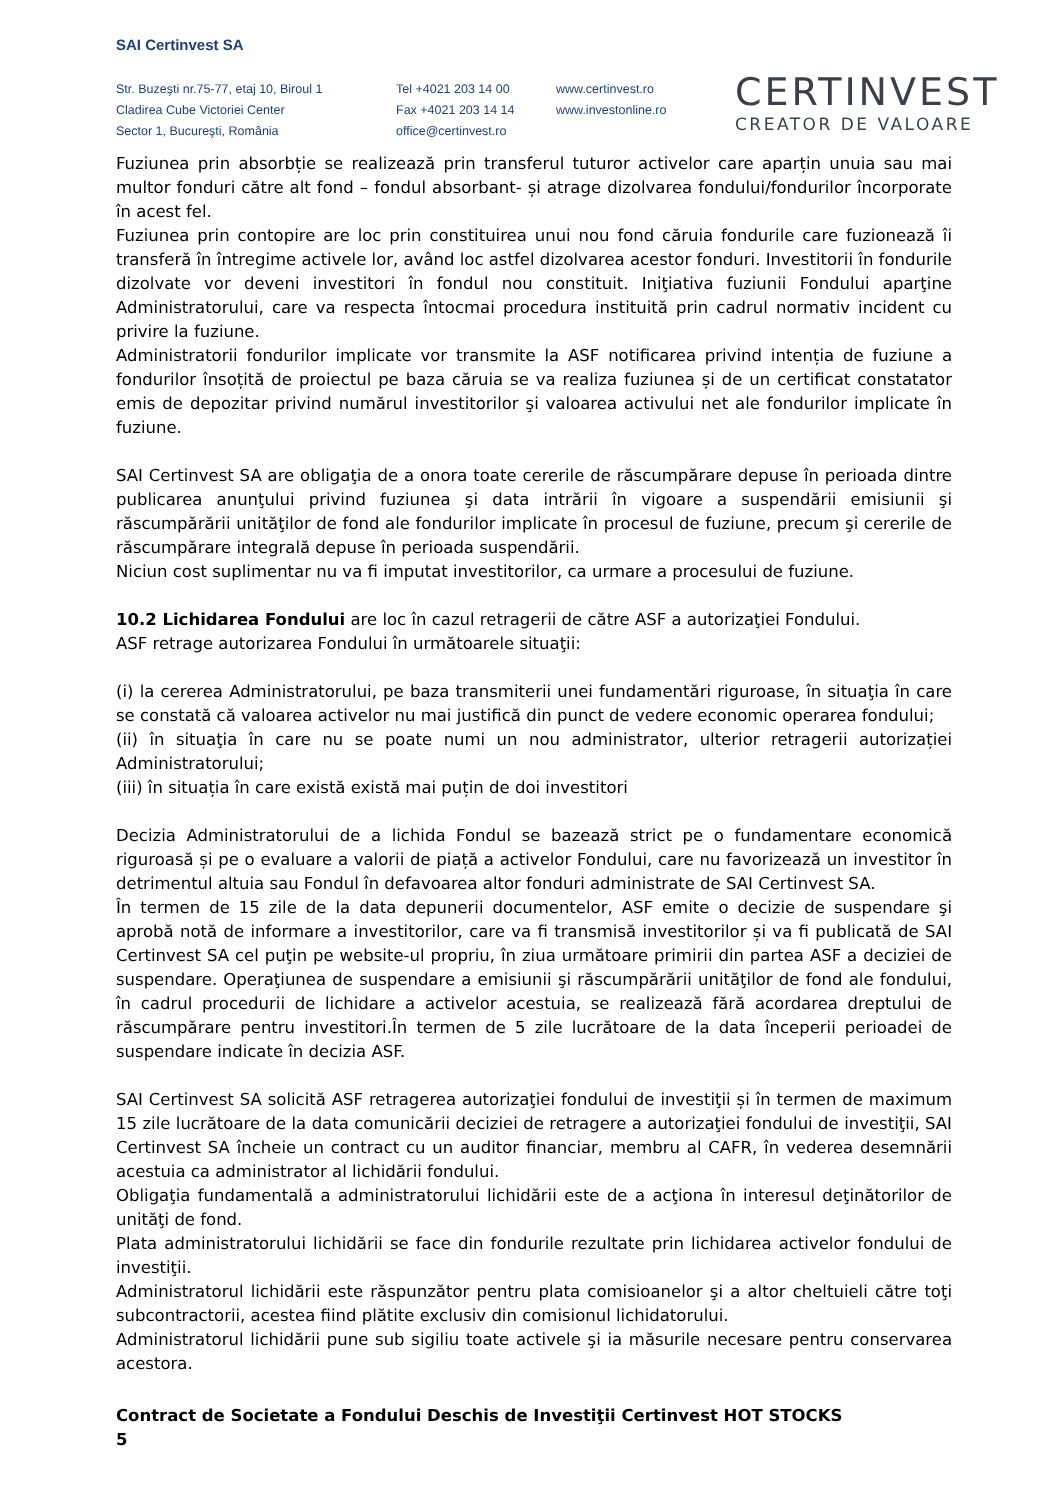SAI Certinvest SA
Str. Buzeşti nr.75-77, etaj 10, Biroul 1
Cladirea Cube Victoriei Center
Sector 1, Bucureşti, România
Tel +4021 203 14 00
Fax +4021 203 14 14
office@certinvest.ro
www.certinvest.ro
www.investonline.ro
CERTINVEST
CREATOR DE VALOARE
Fuziunea prin absorbție se realizează prin transferul tuturor activelor care aparțin unuia sau mai multor fonduri către alt fond – fondul absorbant- și atrage dizolvarea fondului/fondurilor încorporate în acest fel.
Fuziunea prin contopire are loc prin constituirea unui nou fond căruia fondurile care fuzionează îi transferă în întregime activele lor, având loc astfel dizolvarea acestor fonduri. Investitorii în fondurile dizolvate vor deveni investitori în fondul nou constituit. Iniţiativa fuziunii Fondului aparţine Administratorului, care va respecta întocmai procedura instituită prin cadrul normativ incident cu privire la fuziune.
Administratorii fondurilor implicate vor transmite la ASF notificarea privind intenția de fuziune a fondurilor însoțită de proiectul pe baza căruia se va realiza fuziunea și de un certificat constatator emis de depozitar privind numărul investitorilor şi valoarea activului net ale fondurilor implicate în fuziune.
SAI Certinvest SA are obligaţia de a onora toate cererile de răscumpărare depuse în perioada dintre publicarea anunţului privind fuziunea şi data intrării în vigoare a suspendării emisiunii şi răscumpărării unităţilor de fond ale fondurilor implicate în procesul de fuziune, precum şi cererile de răscumpărare integrală depuse în perioada suspendării.
Niciun cost suplimentar nu va fi imputat investitorilor, ca urmare a procesului de fuziune.
10.2 Lichidarea Fondului are loc în cazul retragerii de către ASF a autorizaţiei Fondului.
ASF retrage autorizarea Fondului în următoarele situaţii:
(i) la cererea Administratorului, pe baza transmiterii unei fundamentări riguroase, în situaţia în care se constată că valoarea activelor nu mai justifică din punct de vedere economic operarea fondului;
(ii) în situaţia în care nu se poate numi un nou administrator, ulterior retragerii autorizației Administratorului;
(iii) în situația în care există există mai puțin de doi investitori
Decizia Administratorului de a lichida Fondul se bazează strict pe o fundamentare economică riguroasă și pe o evaluare a valorii de piață a activelor Fondului, care nu favorizează un investitor în detrimentul altuia sau Fondul în defavoarea altor fonduri administrate de SAI Certinvest SA.
În termen de 15 zile de la data depunerii documentelor, ASF emite o decizie de suspendare şi aprobă notă de informare a investitorilor, care va fi transmisă investitorilor și va fi publicată de SAI Certinvest SA cel puţin pe website-ul propriu, în ziua următoare primirii din partea ASF a deciziei de suspendare. Operaţiunea de suspendare a emisiunii şi răscumpărării unităţilor de fond ale fondului, în cadrul procedurii de lichidare a activelor acestuia, se realizează fără acordarea dreptului de răscumpărare pentru investitori.În termen de 5 zile lucrătoare de la data începerii perioadei de suspendare indicate în decizia ASF.
SAI Certinvest SA solicită ASF retragerea autorizaţiei fondului de investiţii și în termen de maximum 15 zile lucrătoare de la data comunicării deciziei de retragere a autorizaţiei fondului de investiţii, SAI Certinvest SA încheie un contract cu un auditor financiar, membru al CAFR, în vederea desemnării acestuia ca administrator al lichidării fondului.
Obligaţia fundamentală a administratorului lichidării este de a acţiona în interesul deţinătorilor de unităţi de fond.
Plata administratorului lichidării se face din fondurile rezultate prin lichidarea activelor fondului de investiţii.
Administratorul lichidării este răspunzător pentru plata comisioanelor şi a altor cheltuieli către toţi subcontractorii, acestea fiind plătite exclusiv din comisionul lichidatorului.
Administratorul lichidării pune sub sigiliu toate activele şi ia măsurile necesare pentru conservarea acestora.
Contract de Societate a Fondului Deschis de Investiţii Certinvest HOT STOCKS
5